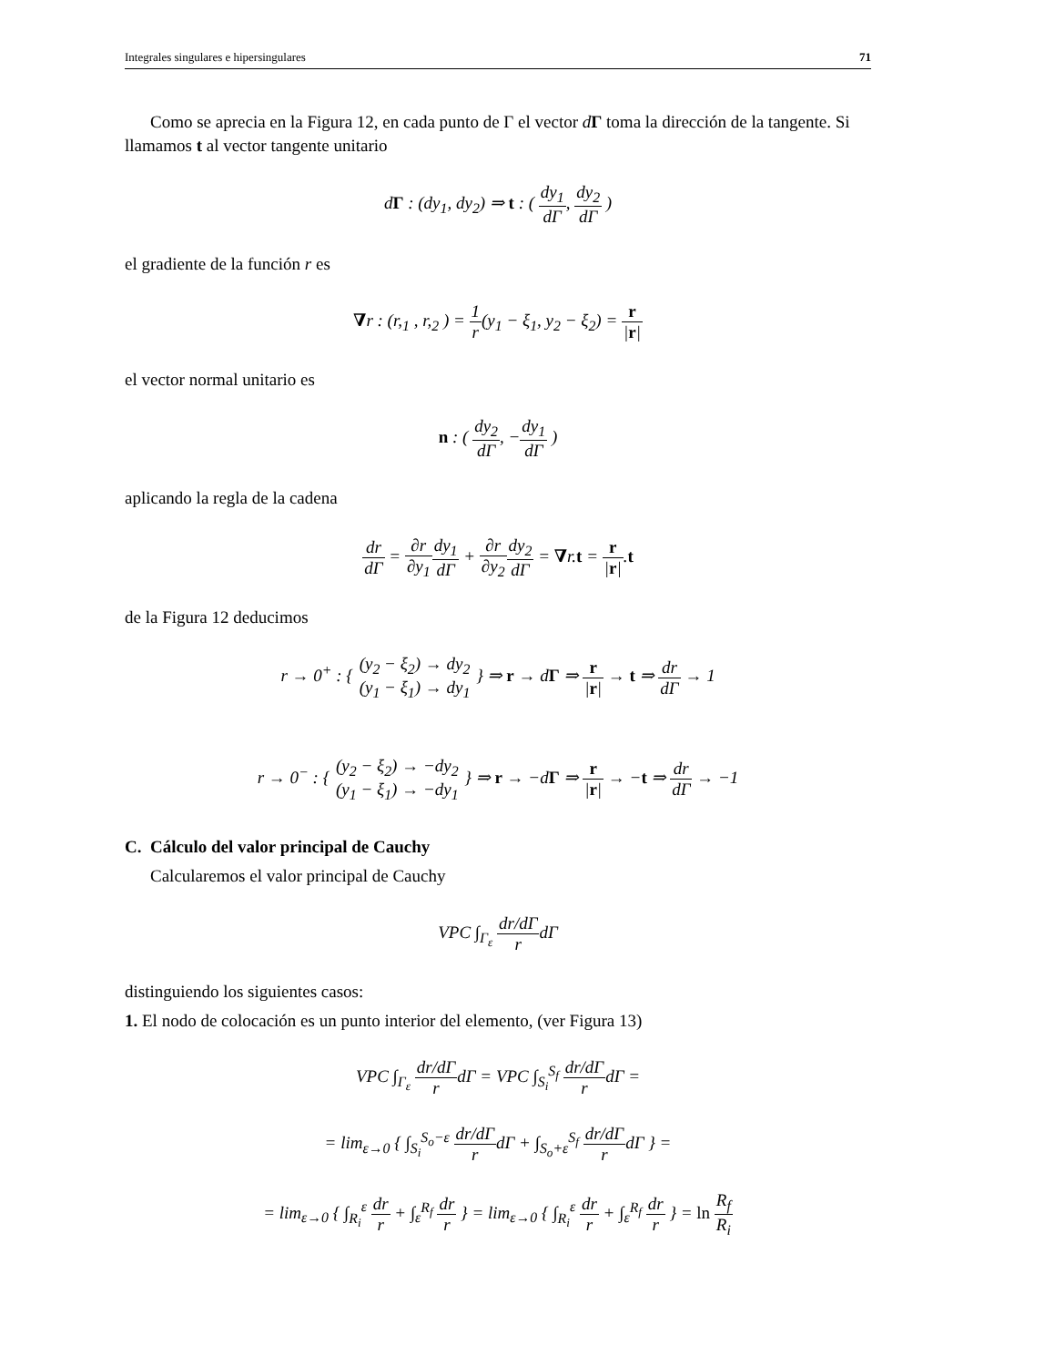Integrales singulares e hipersingulares 71
Como se aprecia en la Figura 12, en cada punto de Γ el vector dΓ toma la dirección de la tangente. Si llamamos t al vector tangente unitario
dΓ : (dy<sub>1</sub>, dy<sub>2</sub>) ⇒ t : ( dy<sub>1</sub> dΓ, dy<sub>2</sub> dΓ )
el gradiente de la función r es
∇r : (r,<sub>1</sub> , r,<sub>2</sub> ) = 1 r(y<sub>1</sub> − ξ<sub>1</sub>, y<sub>2</sub> − ξ<sub>2</sub>) = r |r|
el vector normal unitario es
n : ( dy<sub>2</sub> dΓ, −dy<sub>1</sub> dΓ )
aplicando la regla de la cadena
dr dΓ = ∂r ∂y<sub>1</sub> dy<sub>1</sub> dΓ + ∂r ∂y<sub>2</sub> dy<sub>2</sub> dΓ = ∇r.t = r |r|.t
de la Figura 12 deducimos
r → 0<sup>+</sup> : { (y<sub>2</sub> − ξ<sub>2</sub>) → dy<sub>2</sub> (y<sub>1</sub> − ξ<sub>1</sub>) → dy<sub>1</sub> } ⇒ r → dΓ ⇒ r |r| → t ⇒ dr dΓ → 1
r → 0<sup>−</sup> : { (y<sub>2</sub> − ξ<sub>2</sub>) → −dy<sub>2</sub> (y<sub>1</sub> − ξ<sub>1</sub>) → −dy<sub>1</sub> } ⇒ r → −dΓ ⇒ r |r| → −t ⇒ dr dΓ → −1
C. Cálculo del valor principal de Cauchy
Calcularemos el valor principal de Cauchy
VPC ∫<sub>Γ<sub>ε</sub></sub> dr/dΓ rdΓ
distinguiendo los siguientes casos:
1. El nodo de colocación es un punto interior del elemento, (ver Figura 13)
VPC ∫<sub>Γ<sub>ε</sub></sub> dr/dΓ rdΓ = VPC ∫<sub>S<sub>i</sub></sub><sup>S<sub>f</sub></sup> dr/dΓ rdΓ =
= lim<sub>ε→0</sub> { ∫<sub>S<sub>i</sub></sub><sup>S<sub>o</sub>−ε</sup> dr/dΓ rdΓ + ∫<sub>S<sub>o</sub>+ε</sub><sup>S<sub>f</sub></sup> dr/dΓ rdΓ } =
= lim<sub>ε→0</sub> { ∫<sub>R<sub>i</sub></sub><sup>ε</sup> dr r + ∫<sub>ε</sub><sup>R<sub>f</sub></sup> dr r } = lim<sub>ε→0</sub> { ∫<sub>R<sub>i</sub></sub><sup>ε</sup> dr r + ∫<sub>ε</sub><sup>R<sub>f</sub></sup> dr r } = ln R<sub>f</sub> R<sub>i</sub>